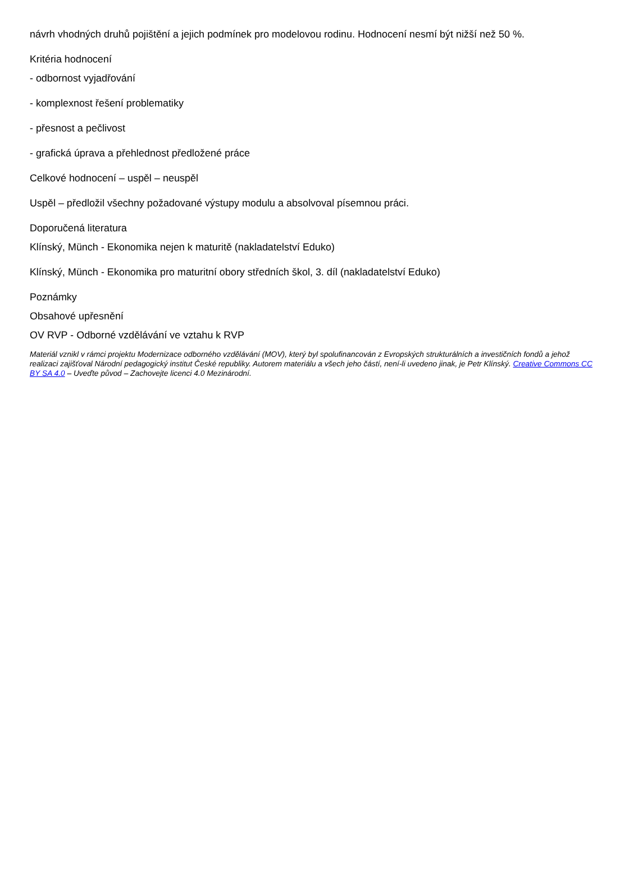návrh vhodných druhů pojištění a jejich podmínek pro modelovou rodinu. Hodnocení nesmí být nižší než 50 %.
Kritéria hodnocení
- odbornost vyjadřování
- komplexnost řešení problematiky
- přesnost a pečlivost
- grafická úprava a přehlednost předložené práce
Celkové hodnocení – uspěl – neuspěl
Uspěl – předložil všechny požadované výstupy modulu a absolvoval písemnou práci.
Doporučená literatura
Klínský, Münch - Ekonomika nejen k maturitě (nakladatelství Eduko)
Klínský, Münch - Ekonomika pro maturitní obory středních škol, 3. díl (nakladatelství Eduko)
Poznámky
Obsahové upřesnění
OV RVP - Odborné vzdělávání ve vztahu k RVP
Materiál vznikl v rámci projektu Modernizace odborného vzdělávání (MOV), který byl spolufinancován z Evropských strukturálních a investičních fondů a jehož realizaci zajišťoval Národní pedagogický institut České republiky. Autorem materiálu a všech jeho částí, není-li uvedeno jinak, je Petr Klínský. Creative Commons CC BY SA 4.0 – Uveďte původ – Zachovejte licenci 4.0 Mezinárodní.